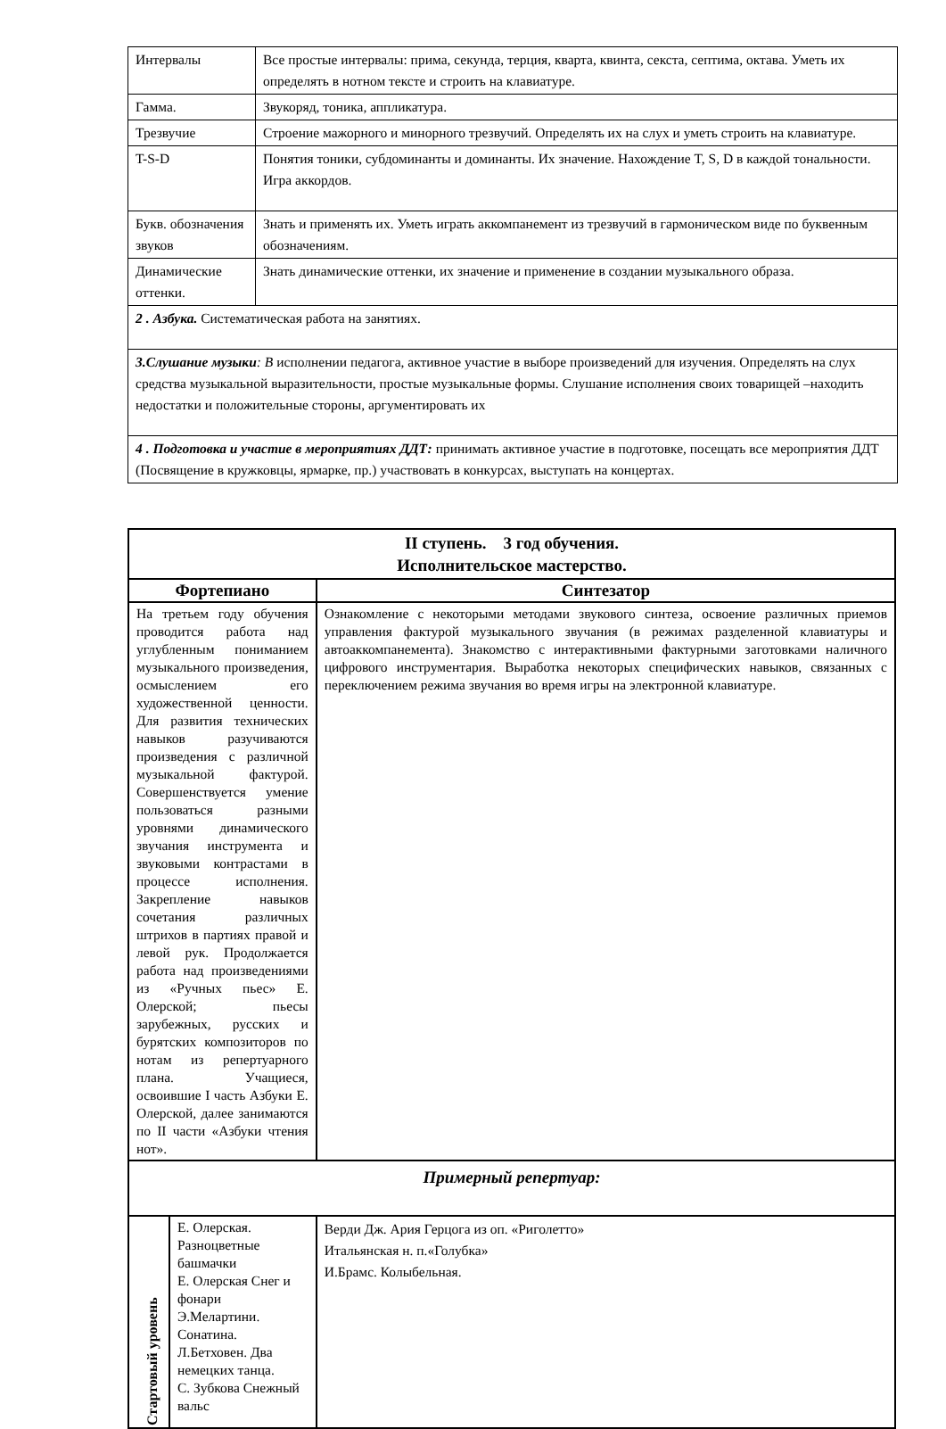| Интервалы | Все простые интервалы: прима, секунда, терция, кварта, квинта, секста, септима, октава. Уметь их определять в нотном тексте и строить на клавиатуре. |
| Гамма. | Звукоряд, тоника, аппликатура. |
| Трезвучие | Строение мажорного и минорного трезвучий. Определять их на слух и уметь строить на клавиатуре. |
| T-S-D | Понятия тоники, субдоминанты и доминанты. Их значение. Нахождение T, S, D в каждой тональности. Игра аккордов. |
| Букв. обозначения звуков | Знать и применять их. Уметь играть аккомпанемент из трезвучий в гармоническом виде по буквенным обозначениям. |
| Динамические оттенки. | Знать динамические оттенки, их значение и применение в создании музыкального образа. |
| 2 . Азбука. Систематическая работа на занятиях. | |
| 3.Слушание музыки : В исполнении педагога, активное участие в выборе произведений для изучения. Определять на слух средства музыкальной выразительности, простые музыкальные формы. Слушание исполнения своих товарищей –находить недостатки и положительные стороны, аргументировать их | |
| 4 . Подготовка и участие в мероприятиях ДДТ: принимать активное участие в подготовке, посещать все мероприятия ДДТ (Посвящение в кружковцы, ярмарке, пр.) участвовать в конкурсах, выступать на концертах. | |
| II ступень. 3 год обучения. Исполнительское мастерство. | | |
| --- | --- | --- |
| Фортепиано | | Синтезатор |
| На третьем году обучения проводится работа над углубленным пониманием музыкального произведения, осмыслением его художественной ценности. Для развития технических навыков разучиваются произведения с различной музыкальной фактурой. Совершенствуется умение пользоваться разными уровнями динамического звучания инструмента и звуковыми контрастами в процессе исполнения. Закрепление навыков сочетания различных штрихов в партиях правой и левой рук. Продолжается работа над произведениями из «Ручных пьес» Е. Олерской; пьесы зарубежных, русских и бурятских композиторов по нотам из репертуарного плана. Учащиеся, освоившие I часть Азбуки Е. Олерской, далее занимаются по II части «Азбуки чтения нот». | | Ознакомление с некоторыми методами звукового синтеза, освоение различных приемов управления фактурой музыкального звучания (в режимах разделенной клавиатуры и автоаккомпанемента). Знакомство с интерактивными фактурными заготовками наличного цифрового инструментария. Выработка некоторых специфических навыков, связанных с переключением режима звучания во время игры на электронной клавиатуре. |
| Примерный репертуар: | | |
| Стартовый уровень | Е. Олерская. Разноцветные башмачки Е. Олерская Снег и фонари Э.Мелартини. Сонатина. Л.Бетховен. Два немецких танца. С. Зубкова Снежный вальс | Верди Дж. Ария Герцога из оп. «Риголетто» Итальянская н. п.«Голубка» И.Брамс. Колыбельная. |